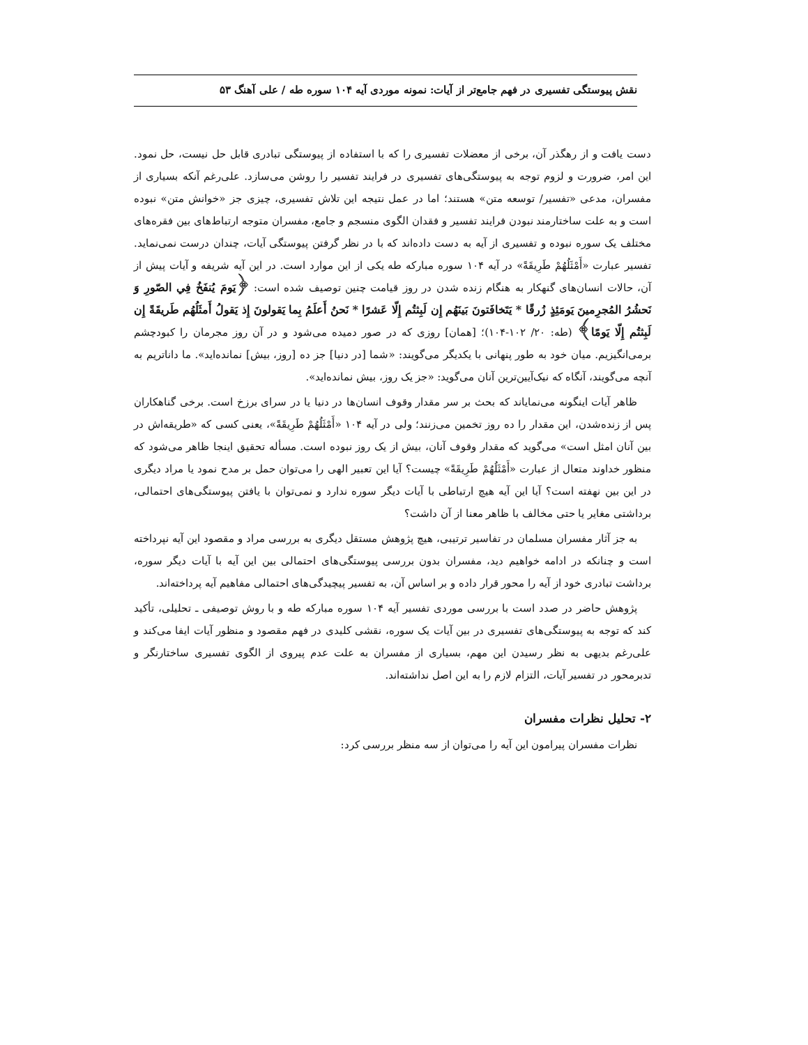نقش پیوستگی تفسیری در فهم جامع‌تر از آیات: نمونه موردی آیه ۱۰۴ سوره طه / علی آهنگ ۵۳
دست یافت و از رهگذر آن، برخی از معضلات تفسیری را که با استفاده از پیوستگی تبادری قابل حل نیست، حل نمود. این امر، ضرورت و لزوم توجه به پیوستگی‌های تفسیری در فرایند تفسیر را روشن می‌سازد. علی‌رغم آنکه بسیاری از مفسران، مدعی «تفسیر/ توسعه متن» هستند؛ اما در عمل نتیجه این تلاش تفسیری، چیزی جز «خوانش متن» نبوده است و به علت ساختارمند نبودن فرایند تفسیر و فقدان الگوی منسجم و جامع، مفسران متوجه ارتباط‌های بین فقره‌های مختلف یک سوره نبوده و تفسیری از آیه به دست داده‌اند که با در نظر گرفتن پیوستگی آیات، چندان درست نمی‌نماید. تفسیر عبارت «أَمْثَلُهُمْ طَرِيقَةً» در آیه ۱۰۴ سوره مبارکه طه یکی از این موارد است. در این آیه شریفه و آیات پیش از آن، حالات انسان‌های گنهکار به هنگام زنده شدن در روز قیامت چنین توصیف شده است: ﴿يَومَ يُنفَخُ فِي الصّورِ وَ نَحشُرُ المُجرِمينَ يَومَئِذٍ زُرقًا * يَتَخافَتونَ بَينَهُم إِن لَبِثتُم إِلّا عَشرًا * نَحنُ أَعلَمُ بِما يَقولونَ إِذ يَقولُ أَمثَلُهُم طَريقَةً إِن لَبِثتُم إِلّا يَومًا﴾ (طه: ۲۰/ ۱۰۲-۱۰۴)؛ [همان] روزی که در صور دمیده می‌شود و در آن روز مجرمان را کبودچشم برمی‌انگیزیم. میان خود به طور پنهانی با یکدیگر می‌گویند: «شما [در دنیا] جز ده [روز، بیش] نمانده‌اید». ما داناتریم به آنچه می‌گویند، آنگاه که نیک‌آیین‌ترین آنان می‌گوید: «جز یک روز، بیش نمانده‌اید».
ظاهر آیات اینگونه می‌نمایاند که بحث بر سر مقدار وقوف انسان‌ها در دنیا یا در سرای برزخ است. برخی گناهکاران پس از زنده‌شدن، این مقدار را ده روز تخمین می‌زنند؛ ولی در آیه ۱۰۴ «أَمْثَلُهُمْ طَرِيقَةً»، یعنی کسی که «طریقه‌اش در بین آنان امثل است» می‌گوید که مقدار وقوف آنان، بیش از یک روز نبوده است. مسأله تحقیق اینجا ظاهر می‌شود که منظور خداوند متعال از عبارت «أَمْثَلُهُمْ طَرِيقَةً» چیست؟ آیا این تعبیر الهی را می‌توان حمل بر مدح نمود یا مراد دیگری در این بین نهفته است؟ آیا این آیه هیچ ارتباطی با آیات دیگر سوره ندارد و نمی‌توان با یافتن پیوستگی‌های احتمالی، برداشتی مغایر یا حتی مخالف با ظاهر معنا از آن داشت؟
به جز آثار مفسران مسلمان در تفاسیر ترتیبی، هیچ پژوهش مستقل دیگری به بررسی مراد و مقصود این آیه نپرداخته است و چنانکه در ادامه خواهیم دید، مفسران بدون بررسی پیوستگی‌های احتمالی بین این آیه با آیات دیگر سوره، برداشت تبادری خود از آیه را محور قرار داده و بر اساس آن، به تفسیر پیچیدگی‌های احتمالی مفاهیم آیه پرداخته‌اند.
پژوهش حاضر در صدد است با بررسی موردی تفسیر آیه ۱۰۴ سوره مبارکه طه و با روش توصیفی ـ تحلیلی، تأکید کند که توجه به پیوستگی‌های تفسیری در بین آیات یک سوره، نقشی کلیدی در فهم مقصود و منظور آیات ایفا می‌کند و علی‌رغم بدیهی به نظر رسیدن این مهم، بسیاری از مفسران به علت عدم پیروی از الگوی تفسیری ساختارنگر و تدبرمحور در تفسیر آیات، التزام لازم را به این اصل نداشته‌اند.
۲- تحلیل نظرات مفسران
نظرات مفسران پیرامون این آیه را می‌توان از سه منظر بررسی کرد: